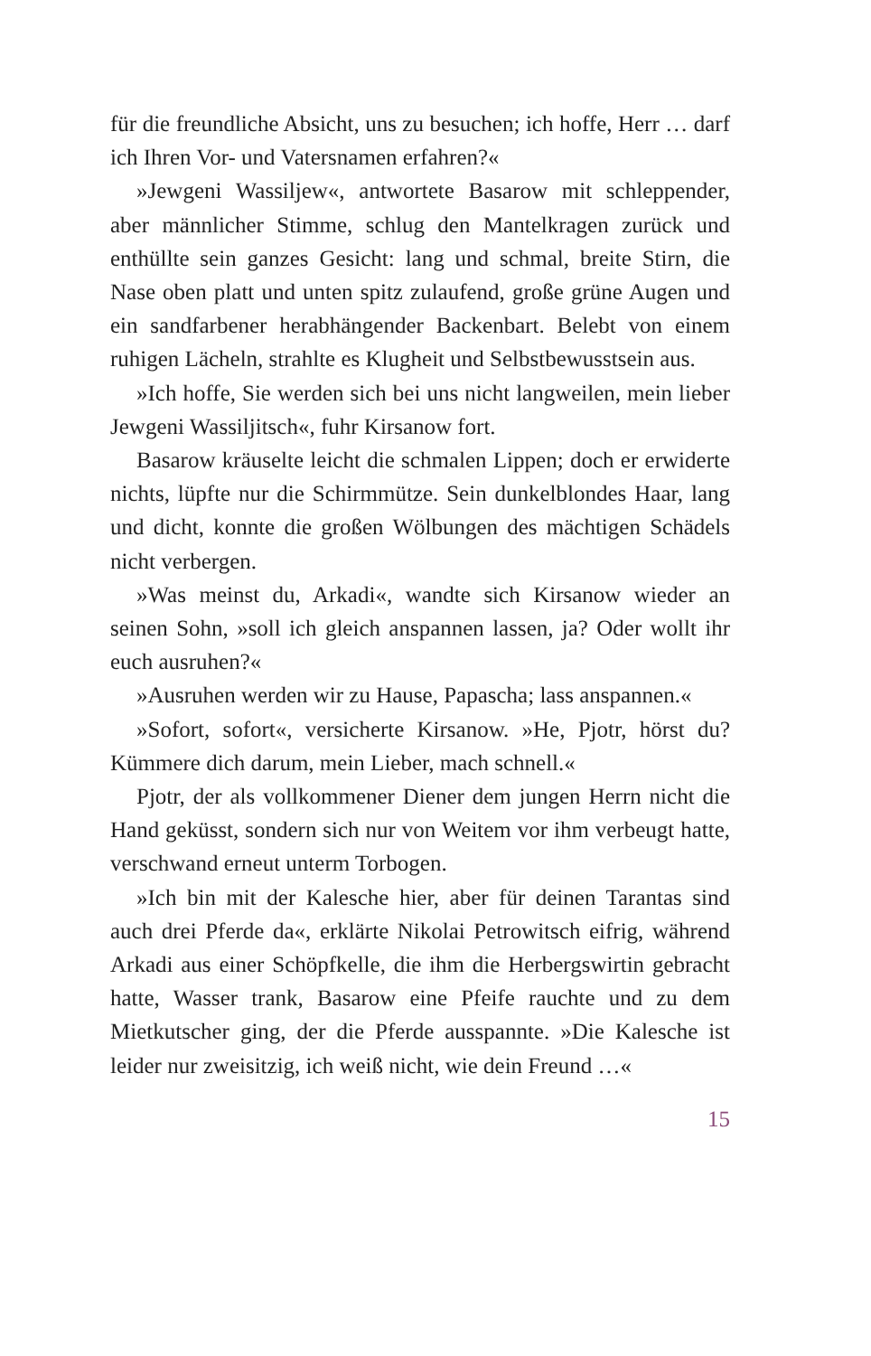für die freundliche Absicht, uns zu besuchen; ich hoffe, Herr … darf ich Ihren Vor- und Vatersnamen erfahren?«
»Jewgeni Wassiljew«, antwortete Basarow mit schleppender, aber männlicher Stimme, schlug den Mantelkragen zurück und enthüllte sein ganzes Gesicht: lang und schmal, breite Stirn, die Nase oben platt und unten spitz zulaufend, große grüne Augen und ein sandfarbener herabhängender Backen­bart. Belebt von einem ruhigen Lächeln, strahlte es Klugheit und Selbstbewusstsein aus.
»Ich hoffe, Sie werden sich bei uns nicht langweilen, mein lieber Jewgeni Wassiljitsch«, fuhr Kirsanow fort.
Basarow kräuselte leicht die schmalen Lippen; doch er erwi­derte nichts, lüpfte nur die Schirmmütze. Sein dunkelblondes Haar, lang und dicht, konnte die großen Wölbungen des mäch­tigen Schädels nicht verbergen.
»Was meinst du, Arkadi«, wandte sich Kirsanow wieder an seinen Sohn, »soll ich gleich anspannen lassen, ja? Oder wollt ihr euch ausruhen?«
»Ausruhen werden wir zu Hause, Papascha; lass anspannen.«
»Sofort, sofort«, versicherte Kirsanow. »He, Pjotr, hörst du? Kümmere dich darum, mein Lieber, mach schnell.«
Pjotr, der als vollkommener Diener dem jungen Herrn nicht die Hand geküsst, sondern sich nur von Weitem vor ihm ver­beugt hatte, verschwand erneut unterm Torbogen.
»Ich bin mit der Kalesche hier, aber für deinen Tarantas sind auch drei Pferde da«, erklärte Nikolai Petrowitsch eifrig, während Arkadi aus einer Schöpfkelle, die ihm die Herbergs­wirtin gebracht hatte, Wasser trank, Basarow eine Pfeife rauchte und zu dem Mietkutscher ging, der die Pferde aus­spannte. »Die Kalesche ist leider nur zweisitzig, ich weiß nicht, wie dein Freund …«
15